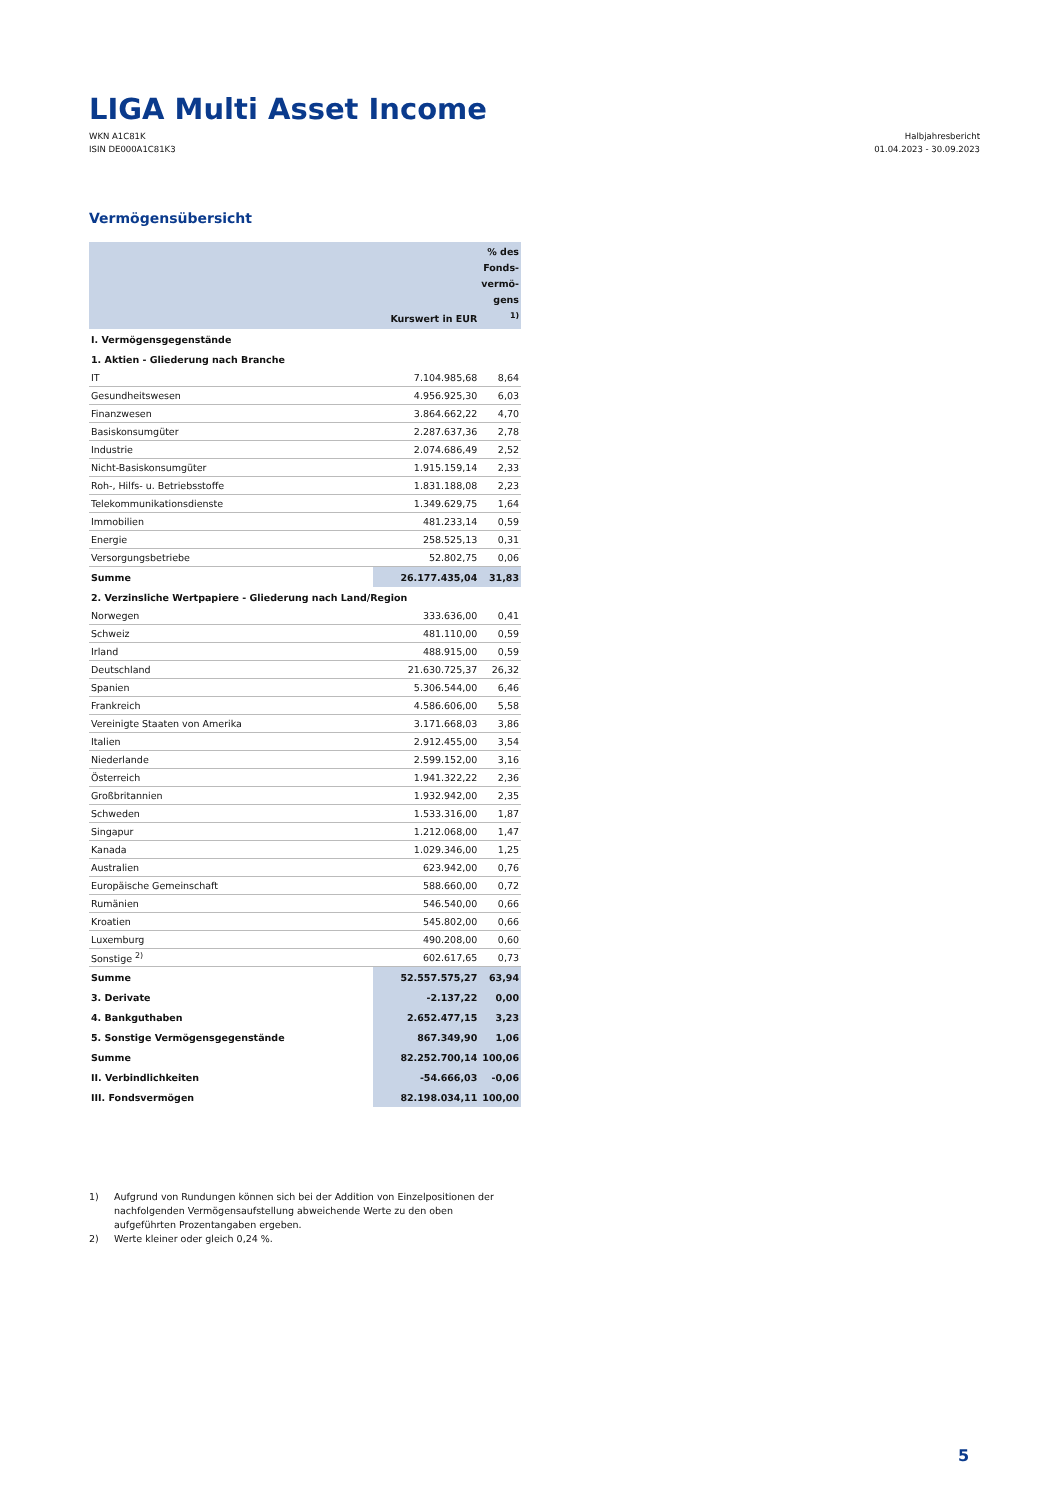LIGA Multi Asset Income
WKN A1C81K
ISIN DE000A1C81K3
Halbjahresbericht
01.04.2023 - 30.09.2023
Vermögensübersicht
| | Kurswert in EUR | % des Fonds-vermö-gens <sup>1)</sup> |
| --- | --- | --- |
| I. Vermögensgegenstände | | |
| 1. Aktien - Gliederung nach Branche | | |
| IT | 7.104.985,68 | 8,64 |
| Gesundheitswesen | 4.956.925,30 | 6,03 |
| Finanzwesen | 3.864.662,22 | 4,70 |
| Basiskonsumgüter | 2.287.637,36 | 2,78 |
| Industrie | 2.074.686,49 | 2,52 |
| Nicht-Basiskonsumgüter | 1.915.159,14 | 2,33 |
| Roh-, Hilfs- u. Betriebsstoffe | 1.831.188,08 | 2,23 |
| Telekommunikationsdienste | 1.349.629,75 | 1,64 |
| Immobilien | 481.233,14 | 0,59 |
| Energie | 258.525,13 | 0,31 |
| Versorgungsbetriebe | 52.802,75 | 0,06 |
| Summe | 26.177.435,04 | 31,83 |
| 2. Verzinsliche Wertpapiere - Gliederung nach Land/Region | | |
| Norwegen | 333.636,00 | 0,41 |
| Schweiz | 481.110,00 | 0,59 |
| Irland | 488.915,00 | 0,59 |
| Deutschland | 21.630.725,37 | 26,32 |
| Spanien | 5.306.544,00 | 6,46 |
| Frankreich | 4.586.606,00 | 5,58 |
| Vereinigte Staaten von Amerika | 3.171.668,03 | 3,86 |
| Italien | 2.912.455,00 | 3,54 |
| Niederlande | 2.599.152,00 | 3,16 |
| Österreich | 1.941.322,22 | 2,36 |
| Großbritannien | 1.932.942,00 | 2,35 |
| Schweden | 1.533.316,00 | 1,87 |
| Singapur | 1.212.068,00 | 1,47 |
| Kanada | 1.029.346,00 | 1,25 |
| Australien | 623.942,00 | 0,76 |
| Europäische Gemeinschaft | 588.660,00 | 0,72 |
| Rumänien | 546.540,00 | 0,66 |
| Kroatien | 545.802,00 | 0,66 |
| Luxemburg | 490.208,00 | 0,60 |
| Sonstige <sup>2)</sup> | 602.617,65 | 0,73 |
| Summe | 52.557.575,27 | 63,94 |
| 3. Derivate | -2.137,22 | 0,00 |
| 4. Bankguthaben | 2.652.477,15 | 3,23 |
| 5. Sonstige Vermögensgegenstände | 867.349,90 | 1,06 |
| Summe | 82.252.700,14 | 100,06 |
| II. Verbindlichkeiten | -54.666,03 | -0,06 |
| III. Fondsvermögen | 82.198.034,11 | 100,00 |
1) Aufgrund von Rundungen können sich bei der Addition von Einzelpositionen der nachfolgenden Vermögensaufstellung abweichende Werte zu den oben aufgeführten Prozentangaben ergeben.
2) Werte kleiner oder gleich 0,24 %.
5